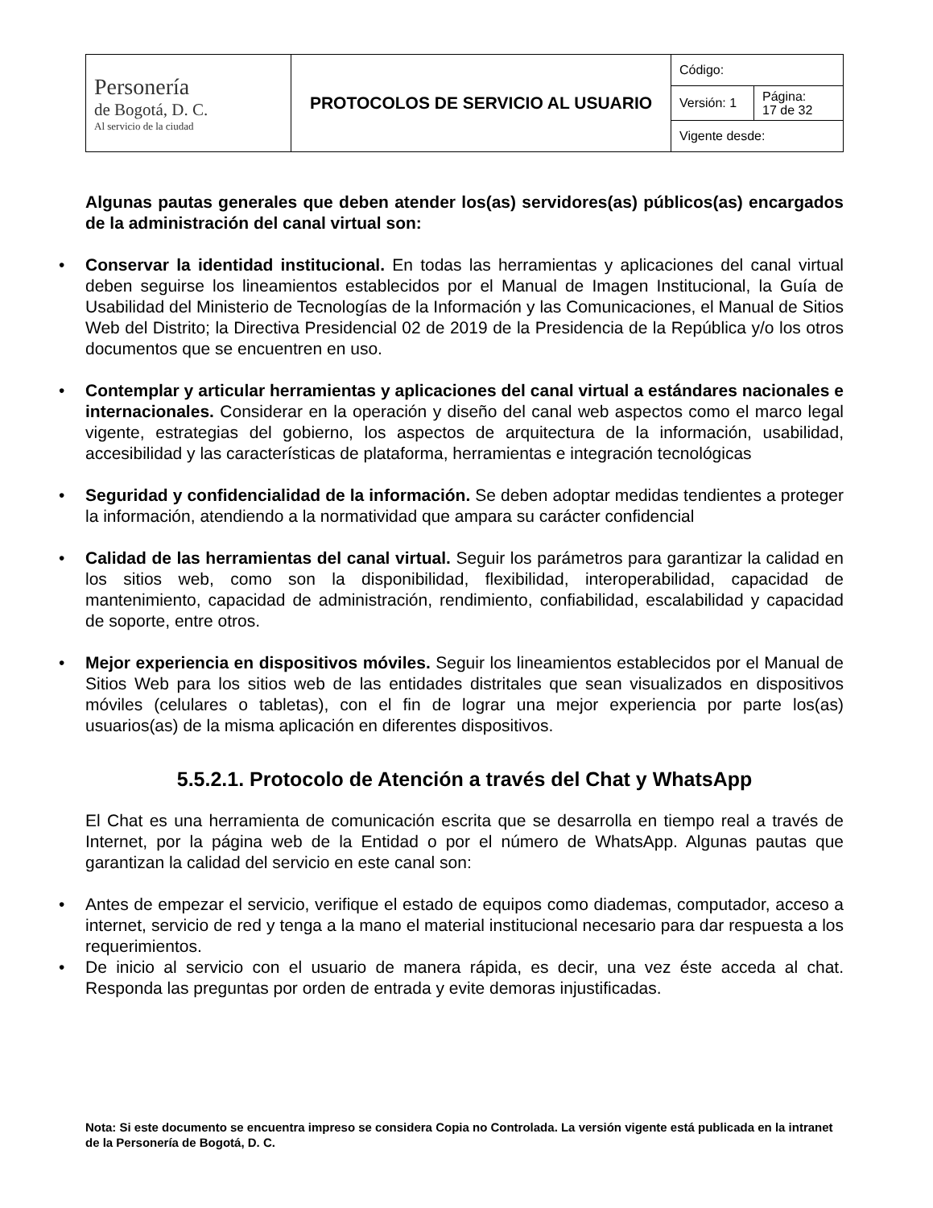| Personería de Bogotá, D. C. Al servicio de la ciudad | PROTOCOLOS DE SERVICIO AL USUARIO | Código: | |
| | | Versión: 1 | Página: 17 de 32 |
| | | Vigente desde: | |
Algunas pautas generales que deben atender los(as) servidores(as) públicos(as) encargados de la administración del canal virtual son:
Conservar la identidad institucional. En todas las herramientas y aplicaciones del canal virtual deben seguirse los lineamientos establecidos por el Manual de Imagen Institucional, la Guía de Usabilidad del Ministerio de Tecnologías de la Información y las Comunicaciones, el Manual de Sitios Web del Distrito; la Directiva Presidencial 02 de 2019 de la Presidencia de la República y/o los otros documentos que se encuentren en uso.
Contemplar y articular herramientas y aplicaciones del canal virtual a estándares nacionales e internacionales. Considerar en la operación y diseño del canal web aspectos como el marco legal vigente, estrategias del gobierno, los aspectos de arquitectura de la información, usabilidad, accesibilidad y las características de plataforma, herramientas e integración tecnológicas
Seguridad y confidencialidad de la información. Se deben adoptar medidas tendientes a proteger la información, atendiendo a la normatividad que ampara su carácter confidencial
Calidad de las herramientas del canal virtual. Seguir los parámetros para garantizar la calidad en los sitios web, como son la disponibilidad, flexibilidad, interoperabilidad, capacidad de mantenimiento, capacidad de administración, rendimiento, confiabilidad, escalabilidad y capacidad de soporte, entre otros.
Mejor experiencia en dispositivos móviles. Seguir los lineamientos establecidos por el Manual de Sitios Web para los sitios web de las entidades distritales que sean visualizados en dispositivos móviles (celulares o tabletas), con el fin de lograr una mejor experiencia por parte los(as) usuarios(as) de la misma aplicación en diferentes dispositivos.
5.5.2.1. Protocolo de Atención a través del Chat y WhatsApp
El Chat es una herramienta de comunicación escrita que se desarrolla en tiempo real a través de Internet, por la página web de la Entidad o por el número de WhatsApp. Algunas pautas que garantizan la calidad del servicio en este canal son:
Antes de empezar el servicio, verifique el estado de equipos como diademas, computador, acceso a internet, servicio de red y tenga a la mano el material institucional necesario para dar respuesta a los requerimientos.
De inicio al servicio con el usuario de manera rápida, es decir, una vez éste acceda al chat. Responda las preguntas por orden de entrada y evite demoras injustificadas.
Nota: Si este documento se encuentra impreso se considera Copia no Controlada. La versión vigente está publicada en la intranet de la Personería de Bogotá, D. C.